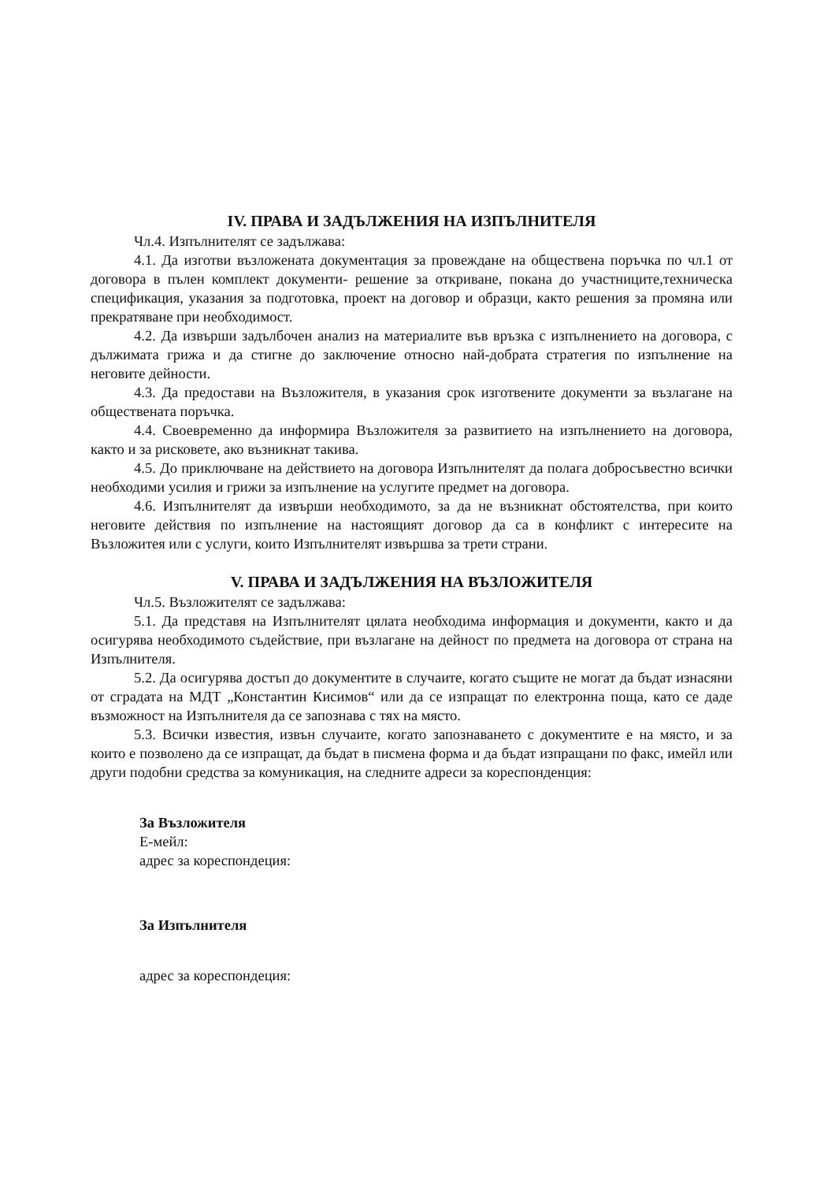IV. ПРАВА И ЗАДЪЛЖЕНИЯ НА ИЗПЪЛНИТЕЛЯ
Чл.4. Изпълнителят се задължава:
4.1. Да изготви възложената документация за провеждане на обществена поръчка по чл.1 от договора в пълен комплект документи- решение за откриване, покана до участниците,техническа спецификация, указания за подготовка, проект на договор и образци, както решения за промяна или прекратяване при необходимост.
4.2. Да извърши задълбочен анализ на материалите във връзка с изпълнението на договора, с дължимата грижа и да стигне до заключение относно най-добрата стратегия по изпълнение на неговите дейности.
4.3. Да предостави на Възложителя, в указания срок изготвените документи за възлагане на обществената поръчка.
4.4. Своевременно да информира Възложителя за развитието на изпълнението на договора, както и за рисковете, ако възникнат такива.
4.5. До приключване на действието на договора Изпълнителят да полага добросъвестно всички необходими усилия и грижи за изпълнение на услугите предмет на договора.
4.6. Изпълнителят да извърши необходимото, за да не възникнат обстоятелства, при които неговите действия по изпълнение на настоящият договор да са в конфликт с интересите на Възложитея или с услуги, които Изпълнителят извършва за трети страни.
V. ПРАВА И ЗАДЪЛЖЕНИЯ НА ВЪЗЛОЖИТЕЛЯ
Чл.5. Възложителят се задължава:
5.1. Да представя на Изпълнителят цялата необходима информация и документи, както и да осигурява необходимото съдействие, при възлагане на дейност по предмета на договора от страна на Изпълнителя.
5.2. Да осигурява достъп до документите в случаите, когато същите не могат да бъдат изнасяни от сградата на МДТ „Константин Кисимов“ или да се изпращат по електронна поща, като се даде възможност на Изпълнителя да се запознава с тях на място.
5.3. Всички известия, извън случаите, когато запознаването с документите е на място, и за които е позволено да се изпращат, да бъдат в писмена форма и да бъдат изпращани по факс, имейл или други подобни средства за комуникация, на следните адреси за кореспонденция:
За Възложителя
Е-мейл:
адрес за кореспондеция:
За Изпълнителя
адрес за кореспондеция: